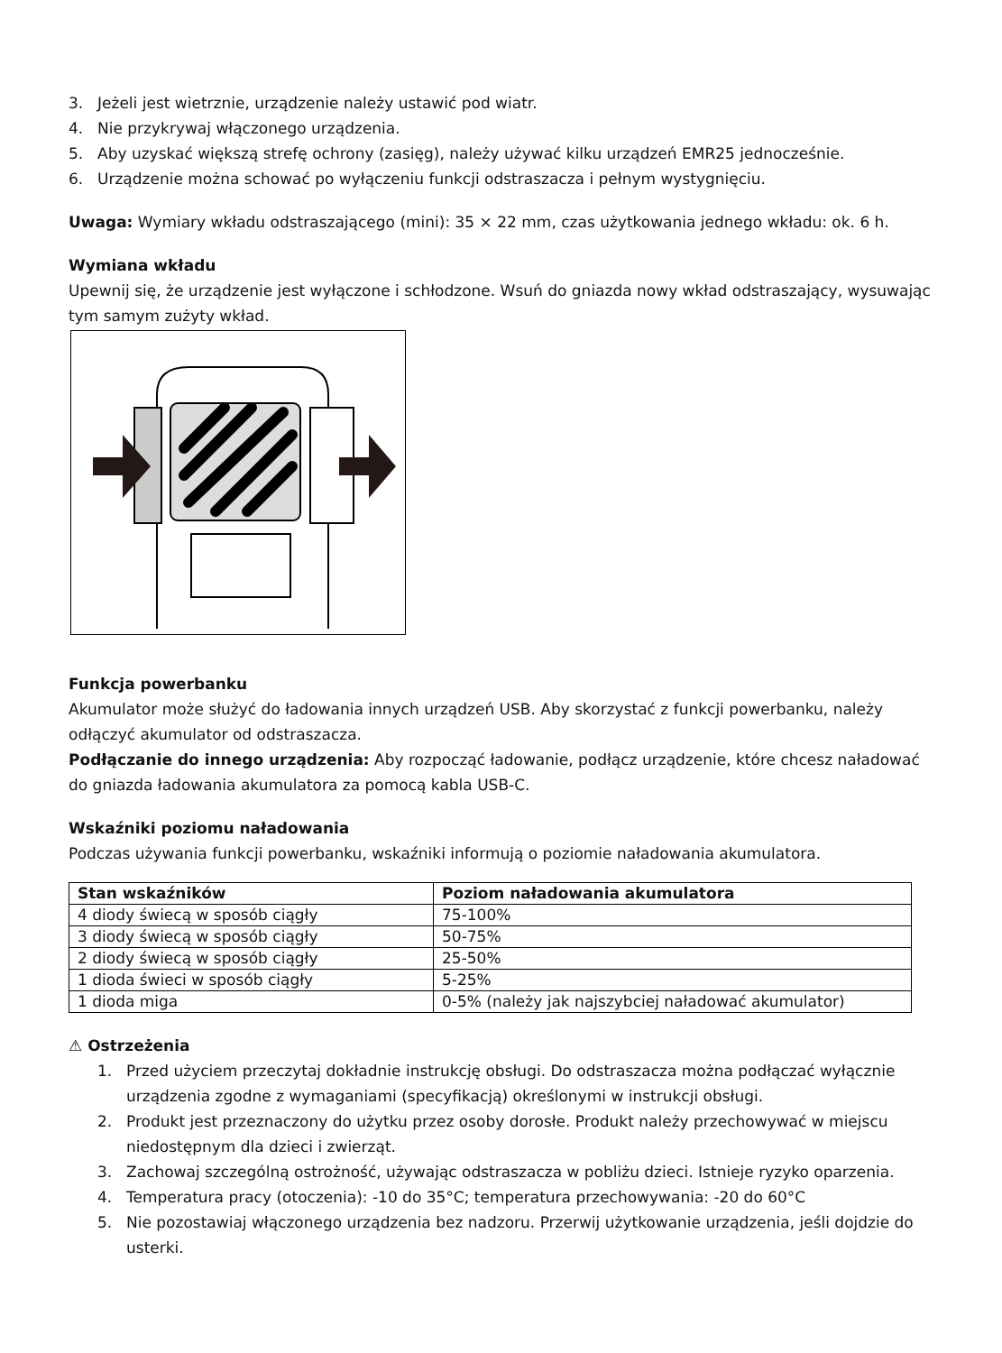3. Jeżeli jest wietrznie, urządzenie należy ustawić pod wiatr.
4. Nie przykrywaj włączonego urządzenia.
5. Aby uzyskać większą strefę ochrony (zasięg), należy używać kilku urządzeń EMR25 jednocześnie.
6. Urządzenie można schować po wyłączeniu funkcji odstraszacza i pełnym wystygnięciu.
Uwaga: Wymiary wkładu odstraszającego (mini): 35 × 22 mm, czas użytkowania jednego wkładu: ok. 6 h.
Wymiana wkładu
Upewnij się, że urządzenie jest wyłączone i schłodzone. Wsuń do gniazda nowy wkład odstraszający, wysuwając tym samym zużyty wkład.
Funkcja powerbanku
Akumulator może służyć do ładowania innych urządzeń USB. Aby skorzystać z funkcji powerbanku, należy odłączyć akumulator od odstraszacza.
Podłączanie do innego urządzenia: Aby rozpocząć ładowanie, podłącz urządzenie, które chcesz naładować do gniazda ładowania akumulatora za pomocą kabla USB-C.
Wskaźniki poziomu naładowania
Podczas używania funkcji powerbanku, wskaźniki informują o poziomie naładowania akumulatora.
| Stan wskaźników | Poziom naładowania akumulatora |
| --- | --- |
| 4 diody świecą w sposób ciągły | 75-100% |
| 3 diody świecą w sposób ciągły | 50-75% |
| 2 diody świecą w sposób ciągły | 25-50% |
| 1 dioda świeci w sposób ciągły | 5-25% |
| 1 dioda miga | 0-5% (należy jak najszybciej naładować akumulator) |
⚠ Ostrzeżenia
1. Przed użyciem przeczytaj dokładnie instrukcję obsługi. Do odstraszacza można podłączać wyłącznie urządzenia zgodne z wymaganiami (specyfikacją) określonymi w instrukcji obsługi.
2. Produkt jest przeznaczony do użytku przez osoby dorosłe. Produkt należy przechowywać w miejscu niedostępnym dla dzieci i zwierząt.
3. Zachowaj szczególną ostrożność, używając odstraszacza w pobliżu dzieci. Istnieje ryzyko oparzenia.
4. Temperatura pracy (otoczenia): -10 do 35°C; temperatura przechowywania: -20 do 60°C
5. Nie pozostawiaj włączonego urządzenia bez nadzoru. Przerwij użytkowanie urządzenia, jeśli dojdzie do usterki.